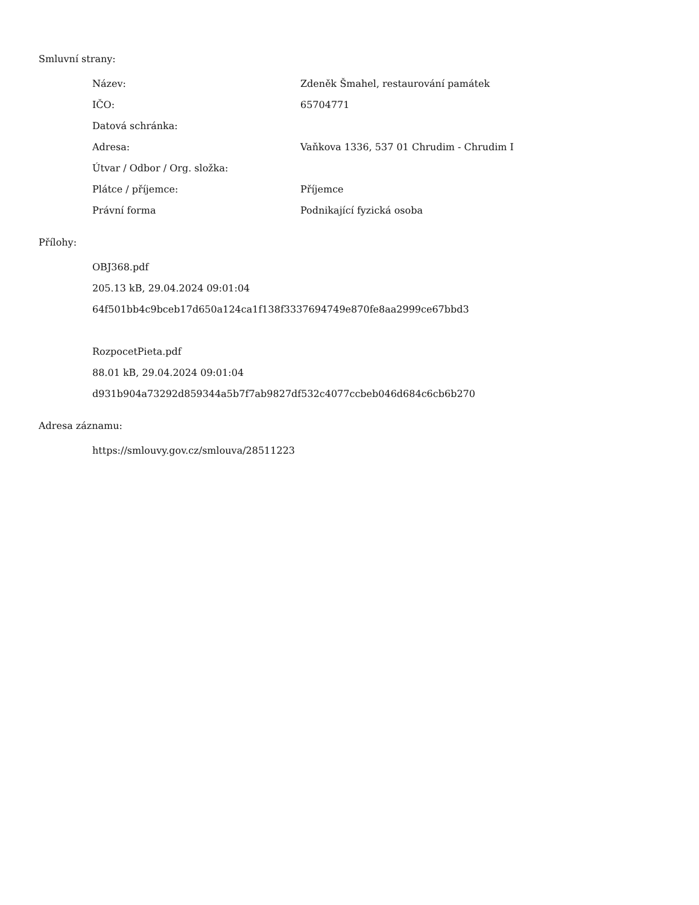Smluvní strany:
| Název: | Zdeněk Šmahel, restaurování památek |
| IČO: | 65704771 |
| Datová schránka: | |
| Adresa: | Vaňkova 1336, 537 01 Chrudim - Chrudim I |
| Útvar / Odbor / Org. složka: | |
| Plátce / příjemce: | Příjemce |
| Právní forma | Podnikající fyzická osoba |
Přílohy:
OBJ368.pdf
205.13 kB, 29.04.2024 09:01:04
64f501bb4c9bceb17d650a124ca1f138f3337694749e870fe8aa2999ce67bbd3
RozpocetPieta.pdf
88.01 kB, 29.04.2024 09:01:04
d931b904a73292d859344a5b7f7ab9827df532c4077ccbeb046d684c6cb6b270
Adresa záznamu:
https://smlouvy.gov.cz/smlouva/28511223